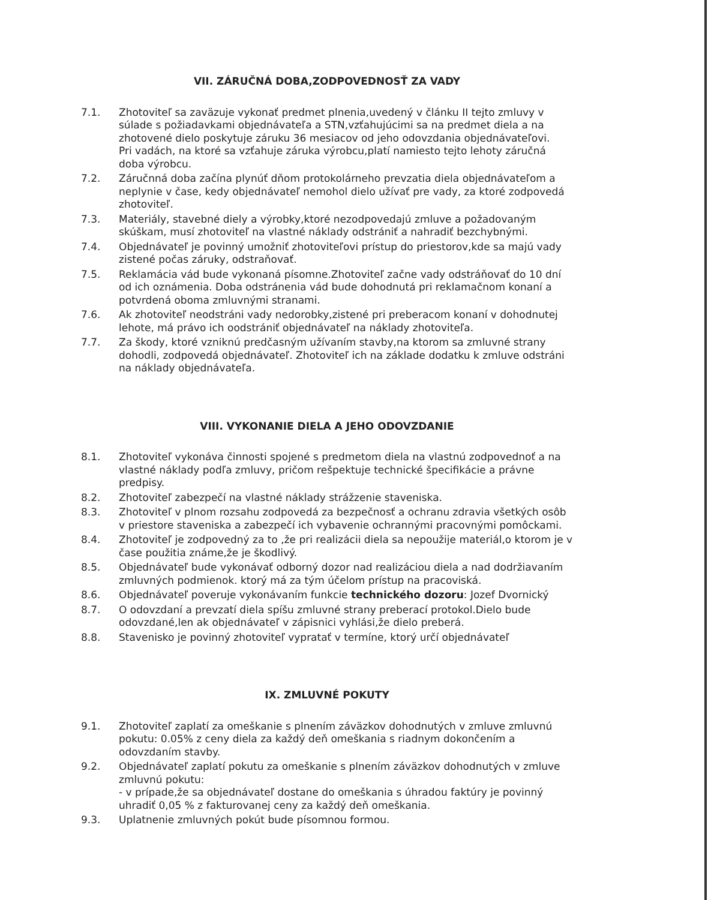VII. ZÁRUČNÁ DOBA,ZODPOVEDNOSŤ ZA VADY
7.1. Zhotoviteľ sa zaväzuje vykonať predmet plnenia,uvedený v článku II tejto zmluvy v súlade s požiadavkami objednávateľa a STN,vzťahujúcimi sa na predmet diela a na zhotovené dielo poskytuje záruku 36 mesiacov od jeho odovzdania objednávateľovi.
Pri vadách, na ktoré sa vzťahuje záruka výrobcu,platí namiesto tejto lehoty záručná doba výrobcu.
7.2. Záručnná doba začína plynúť dňom protokolárneho prevzatia diela objednávateľom a neplynie v čase, kedy objednávateľ nemohol dielo užívať pre vady, za ktoré zodpovedá zhotoviteľ.
7.3. Materiály, stavebné diely a výrobky,ktoré nezodpovedajú zmluve a požadovaným skúškam, musí zhotoviteľ na vlastné náklady odstrániť a nahradiť bezchybnými.
7.4. Objednávateľ je povinný umožniť zhotoviteľovi prístup do priestorov,kde sa majú vady zistené počas záruky, odstraňovať.
7.5. Reklamácia vád bude vykonaná písomne.Zhotoviteľ začne vady odstráňovať do 10 dní od ich oznámenia. Doba odstránenia vád bude dohodnutá pri reklamačnom konaní a potvrdená oboma zmluvnými stranami.
7.6. Ak zhotoviteľ neodstráni vady nedorobky,zistené pri preberacom konaní v dohodnutej lehote, má právo ich oodstrániť objednávateľ na náklady zhotoviteľa.
7.7. Za škody, ktoré vzniknú predčasným užívaním stavby,na ktorom sa zmluvné strany dohodli, zodpovedá objednávateľ. Zhotoviteľ ich na základe dodatku k zmluve odstráni na náklady objednávateľa.
VIII. VYKONANIE DIELA A JEHO ODOVZDANIE
8.1. Zhotoviteľ vykonáva činnosti spojené s predmetom diela na vlastnú zodpovednoť a na vlastné náklady podľa zmluvy, pričom rešpektuje technické špecifikácie a právne predpisy.
8.2. Zhotoviteľ zabezpečí na vlastné náklady strážzenie staveniska.
8.3. Zhotoviteľ v plnom rozsahu zodpovedá za bezpečnosť a ochranu zdravia všetkých osôb v priestore staveniska a zabezpečí ich vybavenie ochrannými pracovnými pomôckami.
8.4. Zhotoviteľ je zodpovedný za to ,že pri realizácii diela sa nepoužije materiál,o ktorom je v čase použitia známe,že je škodlivý.
8.5. Objednávateľ bude vykonávať odborný dozor nad realizáciou diela a nad dodržiavaním zmluvných podmienok. ktorý má za tým účelom prístup na pracoviská.
8.6. Objednávateľ poveruje vykonávaním funkcie technického dozoru: Jozef Dvornický
8.7. O odovzdaní a prevzatí diela spíšu zmluvné strany preberací protokol.Dielo bude odovzdané,len ak objednávateľ v zápisnici vyhlási,že dielo preberá.
8.8. Stavenisko je povinný zhotoviteľ vypratať v termíne, ktorý určí objednávateľ
IX. ZMLUVNÉ POKUTY
9.1. Zhotoviteľ zaplatí za omeškanie s plnením záväzkov dohodnutých v zmluve zmluvnú pokutu: 0.05% z ceny diela za každý deň omeškania s riadnym dokončením a odovzdaním stavby.
9.2. Objednávateľ zaplatí pokutu za omeškanie s plnením záväzkov dohodnutých v zmluve zmluvnú pokutu:
- v prípade,že sa objednávateľ dostane do omeškania s úhradou faktúry je povinný uhradiť 0,05 % z fakturovanej ceny za každý deň omeškania.
9.3. Uplatnenie zmluvných pokút bude písomnou formou.